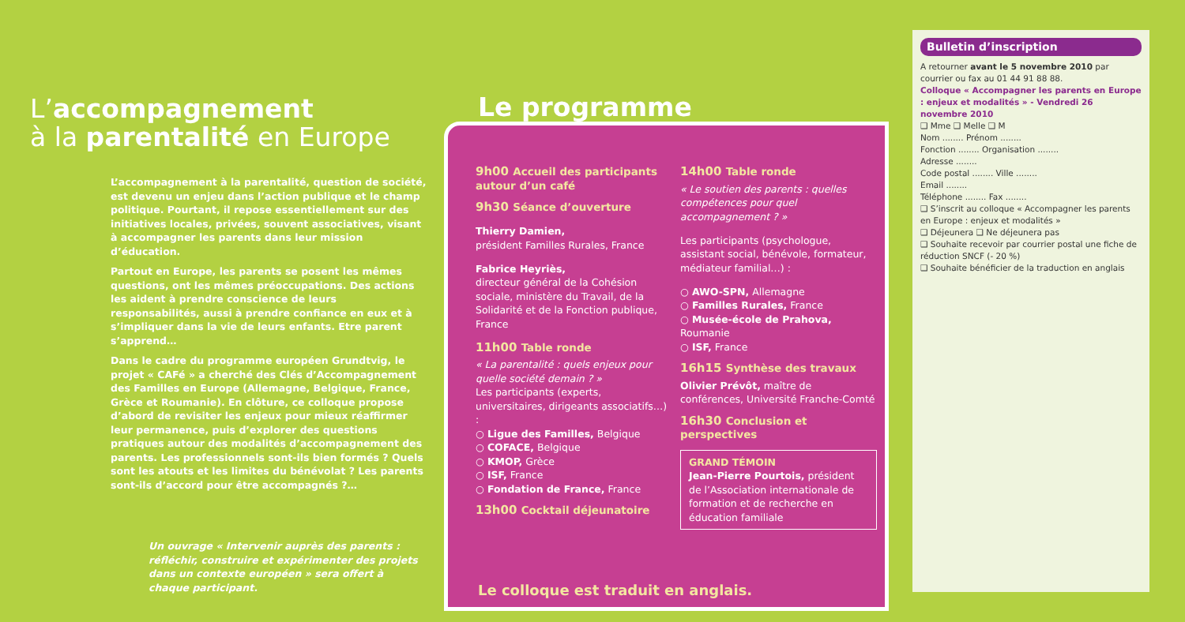L’accompagnement
à la parentalité en Europe
L’accompagnement à la parentalité, question de société, est devenu un enjeu dans l’action publique et le champ politique. Pourtant, il repose essentiellement sur des initiatives locales, privées, souvent associatives, visant à accompagner les parents dans leur mission d’éducation.
Partout en Europe, les parents se posent les mêmes questions, ont les mêmes préoccupations. Des actions les aident à prendre conscience de leurs responsabilités, aussi à prendre confiance en eux et à s’impliquer dans la vie de leurs enfants. Etre parent s’apprend…
Dans le cadre du programme européen Grundtvig, le projet « CAFé » a cherché des Clés d’Accompagnement des Familles en Europe (Allemagne, Belgique, France, Grèce et Roumanie). En clôture, ce colloque propose d’abord de revisiter les enjeux pour mieux réaffirmer leur permanence, puis d’explorer des questions pratiques autour des modalités d’accompagnement des parents. Les professionnels sont-ils bien formés ? Quels sont les atouts et les limites du bénévolat ? Les parents sont-ils d’accord pour être accompagnés ?…
Un ouvrage « Intervenir auprès des parents : réfléchir, construire et expérimenter des projets dans un contexte européen » sera offert à chaque participant.
Le programme
9h00 Accueil des participants autour d’un café
9h30 Séance d’ouverture
Thierry Damien,
président Familles Rurales, France
Fabrice Heyriès,
directeur général de la Cohésion sociale, ministère du Travail, de la Solidarité et de la Fonction publique, France
11h00 Table ronde
« La parentalité : quels enjeux pour quelle société demain ? »
Les participants (experts, universitaires, dirigeants associatifs…) :
○ Ligue des Familles, Belgique
○ COFACE, Belgique
○ KMOP, Grèce
○ ISF, France
○ Fondation de France, France
13h00 Cocktail déjeunatoire
14h00 Table ronde
« Le soutien des parents : quelles compétences pour quel accompagnement ? »
Les participants (psychologue, assistant social, bénévole, formateur, médiateur familial…) :
○ AWO-SPN, Allemagne
○ Familles Rurales, France
○ Musée-école de Prahova, Roumanie
○ ISF, France
16h15 Synthèse des travaux
Olivier Prévôt, maître de conférences, Université Franche-Comté
16h30 Conclusion et perspectives
GRAND TÉMOIN
Jean-Pierre Pourtois, président de l’Association internationale de formation et de recherche en éducation familiale
Le colloque est traduit en anglais.
Bulletin d’inscription
A retourner avant le 5 novembre 2010 par courrier ou fax au 01 44 91 88 88.
Colloque « Accompagner les parents en Europe : enjeux et modalités » - Vendredi 26 novembre 2010
❑ Mme ❑ Melle ❑ M
Nom ........ Prénom ........
Fonction ........ Organisation ........
Adresse ........
Code postal ........ Ville ........
Email ........
Téléphone ........ Fax ........
❑ S’inscrit au colloque « Accompagner les parents en Europe : enjeux et modalités »
❑ Déjeunera ❑ Ne déjeunera pas
❑ Souhaite recevoir par courrier postal une fiche de réduction SNCF (- 20 %)
❑ Souhaite bénéficier de la traduction en anglais